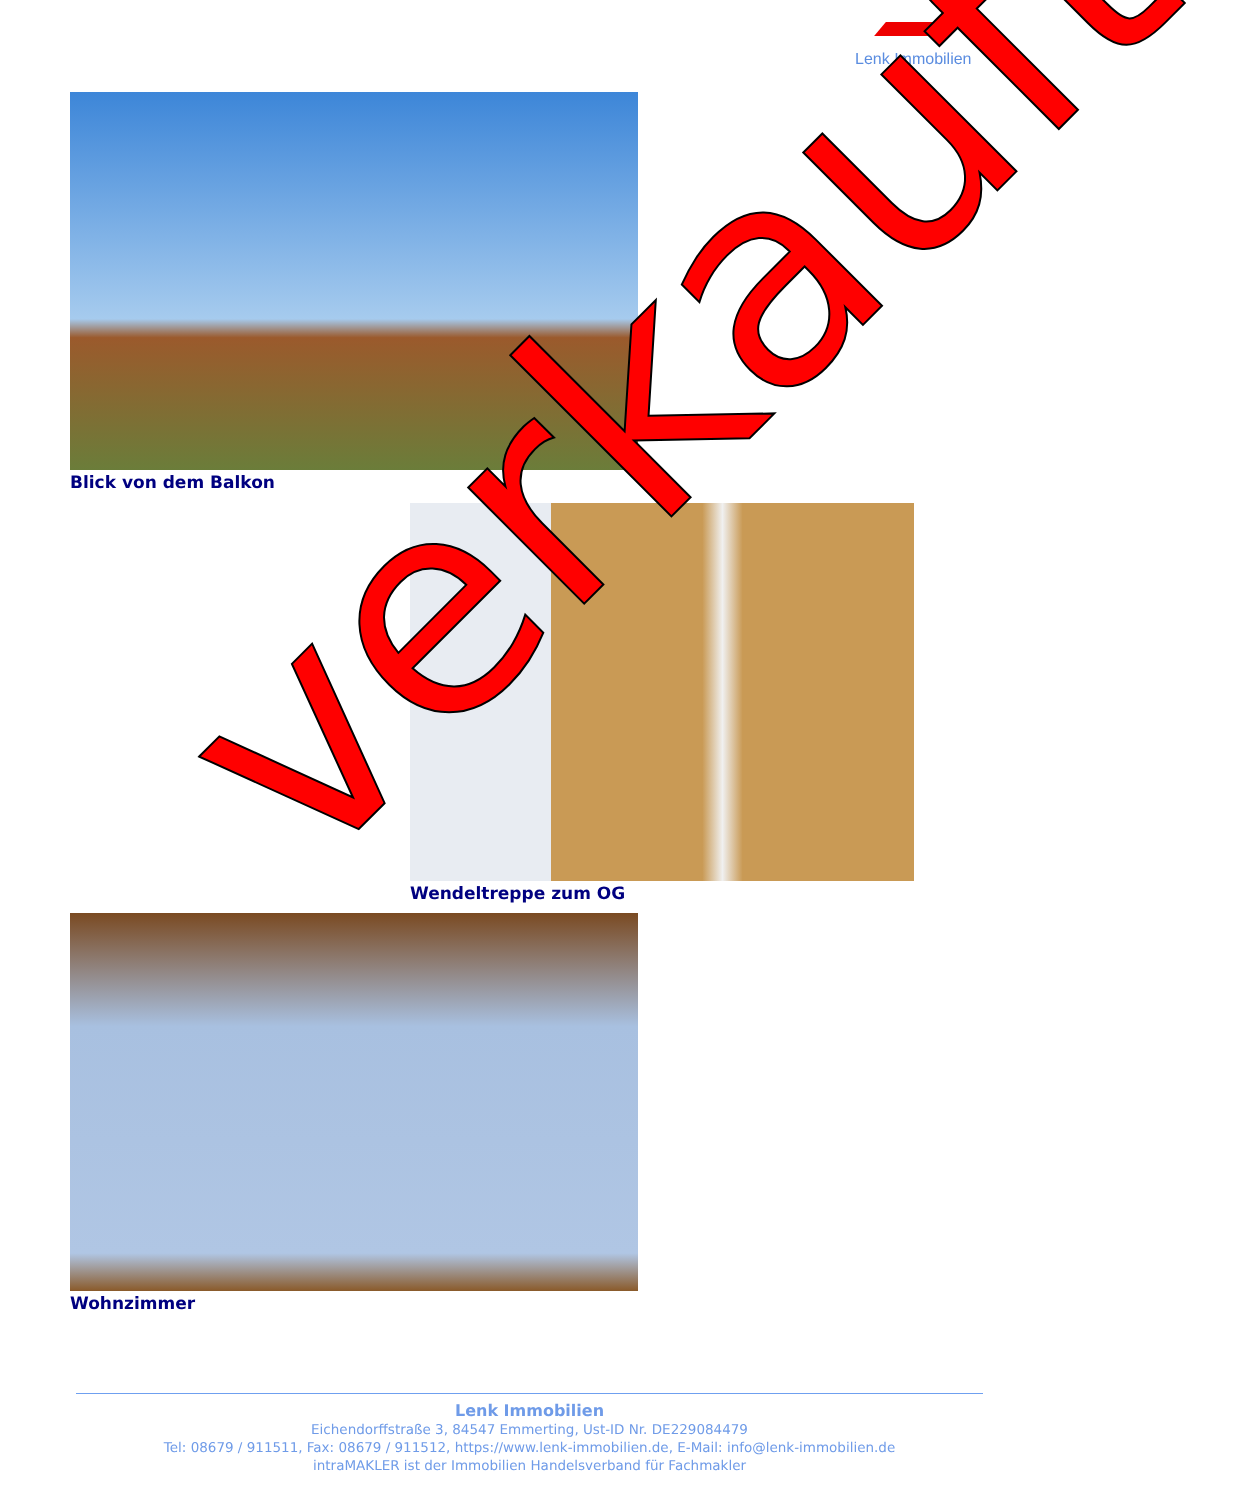Lenk Immobilien
Blick von dem Balkon
Wendeltreppe zum OG
Wohnzimmer verkauft
Lenk Immobilien
Eichendorffstraße 3, 84547 Emmerting, Ust-ID Nr. DE229084479
Tel: 08679 / 911511, Fax: 08679 / 911512, https://www.lenk-immobilien.de, E-Mail: info@lenk-immobilien.de
intraMAKLER ist der Immobilien Handelsverband für Fachmakler